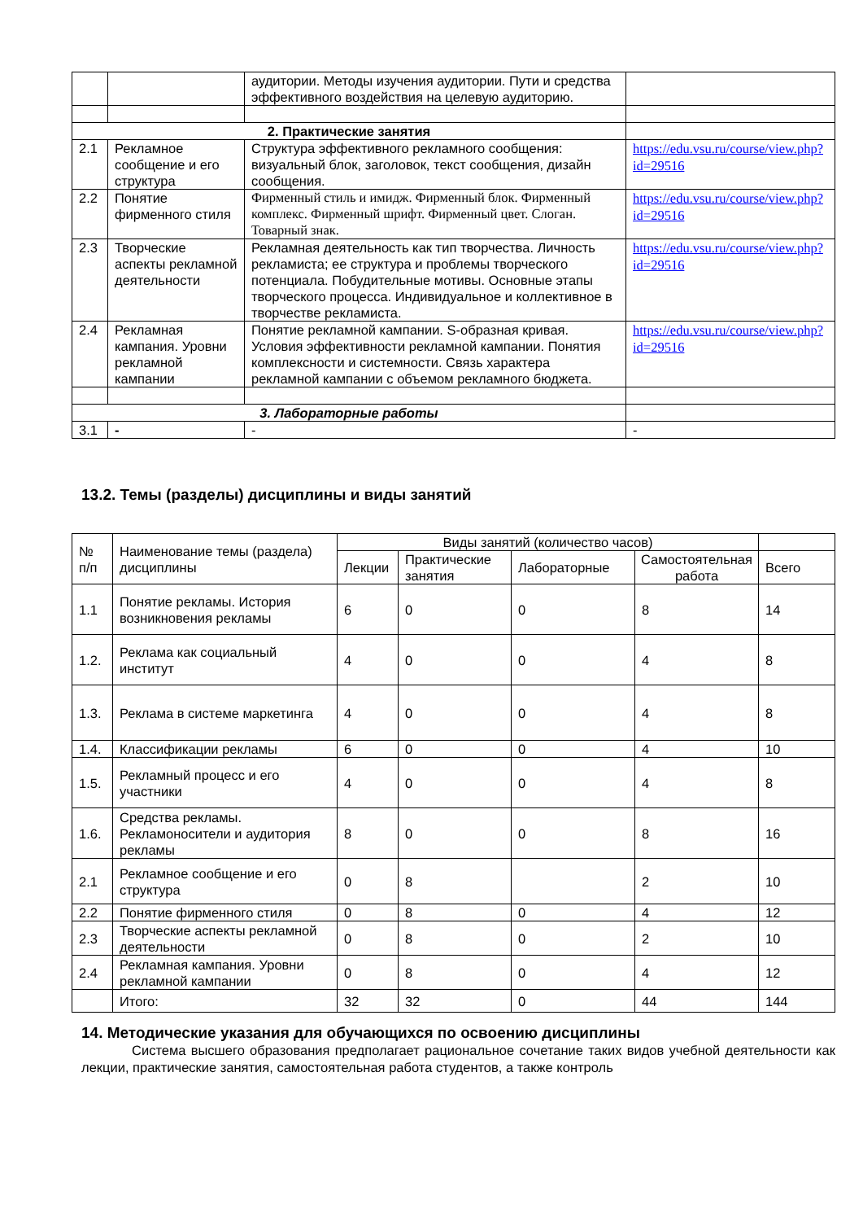| | | аудитории. Методы изучения аудитории. Пути и средства эффективного воздействия на целевую аудиторию. | |
| 2. Практические занятия | | | |
| 2.1 | Рекламное сообщение и его структура | Структура эффективного рекламного сообщения: визуальный блок, заголовок, текст сообщения, дизайн сообщения. | https://edu.vsu.ru/course/view.php?id=29516 |
| 2.2 | Понятие фирменного стиля | Фирменный стиль и имидж. Фирменный блок. Фирменный комплекс. Фирменный шрифт. Фирменный цвет. Слоган. Товарный знак. | https://edu.vsu.ru/course/view.php?id=29516 |
| 2.3 | Творческие аспекты рекламной деятельности | Рекламная деятельность как тип творчества. Личность рекламиста; ее структура и проблемы творческого потенциала. Побудительные мотивы. Основные этапы творческого процесса. Индивидуальное и коллективное в творчестве рекламиста. | https://edu.vsu.ru/course/view.php?id=29516 |
| 2.4 | Рекламная кампания. Уровни рекламной кампании | Понятие рекламной кампании. S-образная кривая. Условия эффективности рекламной кампании. Понятия комплексности и системности. Связь характера рекламной кампании с объемом рекламного бюджета. | https://edu.vsu.ru/course/view.php?id=29516 |
| 3. Лабораторные работы | | | |
| 3.1 | - | - | - |
13.2. Темы (разделы) дисциплины и виды занятий
| № п/п | Наименование темы (раздела) дисциплины | Виды занятий (количество часов) | | | | |
| | | Лекции | Практические занятия | Лабораторные | Самостоятельная работа | Всего |
| 1.1 | Понятие рекламы. История возникновения рекламы | 6 | 0 | 0 | 8 | 14 |
| 1.2. | Реклама как социальный институт | 4 | 0 | 0 | 4 | 8 |
| 1.3. | Реклама в системе маркетинга | 4 | 0 | 0 | 4 | 8 |
| 1.4. | Классификации рекламы | 6 | 0 | 0 | 4 | 10 |
| 1.5. | Рекламный процесс и его участники | 4 | 0 | 0 | 4 | 8 |
| 1.6. | Средства рекламы. Рекламоносители и аудитория рекламы | 8 | 0 | 0 | 8 | 16 |
| 2.1 | Рекламное сообщение и его структура | 0 | 8 | | 2 | 10 |
| 2.2 | Понятие фирменного стиля | 0 | 8 | 0 | 4 | 12 |
| 2.3 | Творческие аспекты рекламной деятельности | 0 | 8 | 0 | 2 | 10 |
| 2.4 | Рекламная кампания. Уровни рекламной кампании | 0 | 8 | 0 | 4 | 12 |
| | Итого: | 32 | 32 | 0 | 44 | 144 |
14. Методические указания для обучающихся по освоению дисциплины
Система высшего образования предполагает рациональное сочетание таких видов учебной деятельности как лекции, практические занятия, самостоятельная работа студентов, а также контроль